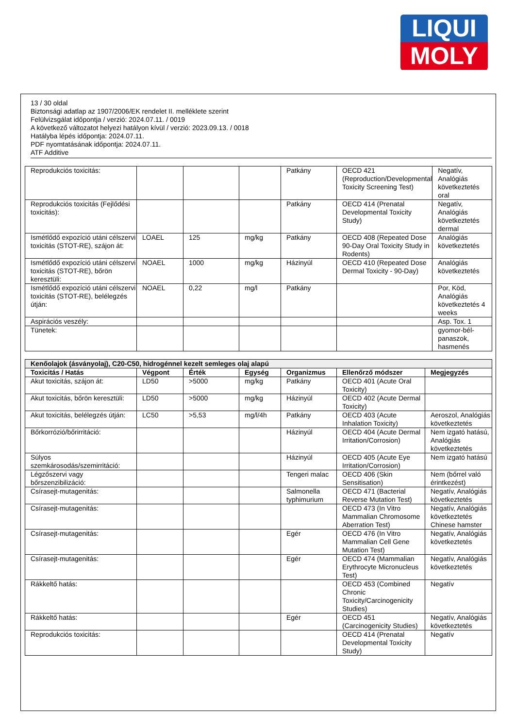LIQUI
MOLY
13 / 30 oldal
Biztonsági adatlap az 1907/2006/EK rendelet II. melléklete szerint
Felülvizsgálat időpontja / verzió: 2024.07.11. / 0019
A következő változatot helyezi hatályon kívül / verzió: 2023.09.13. / 0018
Hatályba lépés időpontja: 2024.07.11.
PDF nyomtatásának időpontja: 2024.07.11.
ATF Additive
| Reprodukciós toxicitás: | | | | Patkány | OECD 421 (Reproduction/Developmental Toxicity Screening Test) | Negatív, Analógiás következtetés oral |
| Reprodukciós toxicitás (Fejlődési toxicitás): | | | | Patkány | OECD 414 (Prenatal Developmental Toxicity Study) | Negatív, Analógiás következtetés dermal |
| Ismétlődő expozíció utáni célszervi toxicitás (STOT-RE), szájon át: | LOAEL | 125 | mg/kg | Patkány | OECD 408 (Repeated Dose 90-Day Oral Toxicity Study in Rodents) | Analógiás következtetés |
| Ismétlődő expozíció utáni célszervi toxicitás (STOT-RE), bőrön keresztüli: | NOAEL | 1000 | mg/kg | Házinyúl | OECD 410 (Repeated Dose Dermal Toxicity - 90-Day) | Analógiás következtetés |
| Ismétlődő expozíció utáni célszervi toxicitás (STOT-RE), belélegzés útján: | NOAEL | 0,22 | mg/l | Patkány | | Por, Köd, Analógiás következtetés 4 weeks |
| Aspirációs veszély: | | | | | | Asp. Tox. 1 |
| Tünetek: | | | | | | gyomor-bél-panaszok, hasmenés |
| Kenőolajok (ásványolaj), C20-C50, hidrogénnel kezelt semleges olaj alapú | | | | | | |
| Toxicitás / Hatás | Végpont | Érték | Egység | Organizmus | Ellenőrző módszer | Megjegyzés |
| Akut toxicitás, szájon át: | LD50 | >5000 | mg/kg | Patkány | OECD 401 (Acute Oral Toxicity) | |
| Akut toxicitás, bőrön keresztüli: | LD50 | >5000 | mg/kg | Házinyúl | OECD 402 (Acute Dermal Toxicity) | |
| Akut toxicitás, belélegzés útján: | LC50 | >5,53 | mg/l/4h | Patkány | OECD 403 (Acute Inhalation Toxicity) | Aeroszol, Analógiás következtetés |
| Bőrkorrózió/bőrirritáció: | | | | Házinyúl | OECD 404 (Acute Dermal Irritation/Corrosion) | Nem izgató hatású, Analógiás következtetés |
| Súlyos szemkárosodás/szemirritáció: | | | | Házinyúl | OECD 405 (Acute Eye Irritation/Corrosion) | Nem izgató hatású |
| Légzőszervi vagy bőrszenzibilizáció: | | | | Tengeri malac | OECD 406 (Skin Sensitisation) | Nem (bőrrel való érintkezést) |
| Csírasejt-mutagenitás: | | | | Salmonella typhimurium | OECD 471 (Bacterial Reverse Mutation Test) | Negatív, Analógiás következtetés |
| Csírasejt-mutagenitás: | | | | | OECD 473 (In Vitro Mammalian Chromosome Aberration Test) | Negatív, Analógiás következtetés Chinese hamster |
| Csírasejt-mutagenitás: | | | | Egér | OECD 476 (In Vitro Mammalian Cell Gene Mutation Test) | Negatív, Analógiás következtetés |
| Csírasejt-mutagenitás: | | | | Egér | OECD 474 (Mammalian Erythrocyte Micronucleus Test) | Negatív, Analógiás következtetés |
| Rákkeltő hatás: | | | | | OECD 453 (Combined Chronic Toxicity/Carcinogenicity Studies) | Negatív |
| Rákkeltő hatás: | | | | Egér | OECD 451 (Carcinogenicity Studies) | Negatív, Analógiás következtetés |
| Reprodukciós toxicitás: | | | | | OECD 414 (Prenatal Developmental Toxicity Study) | Negatív |